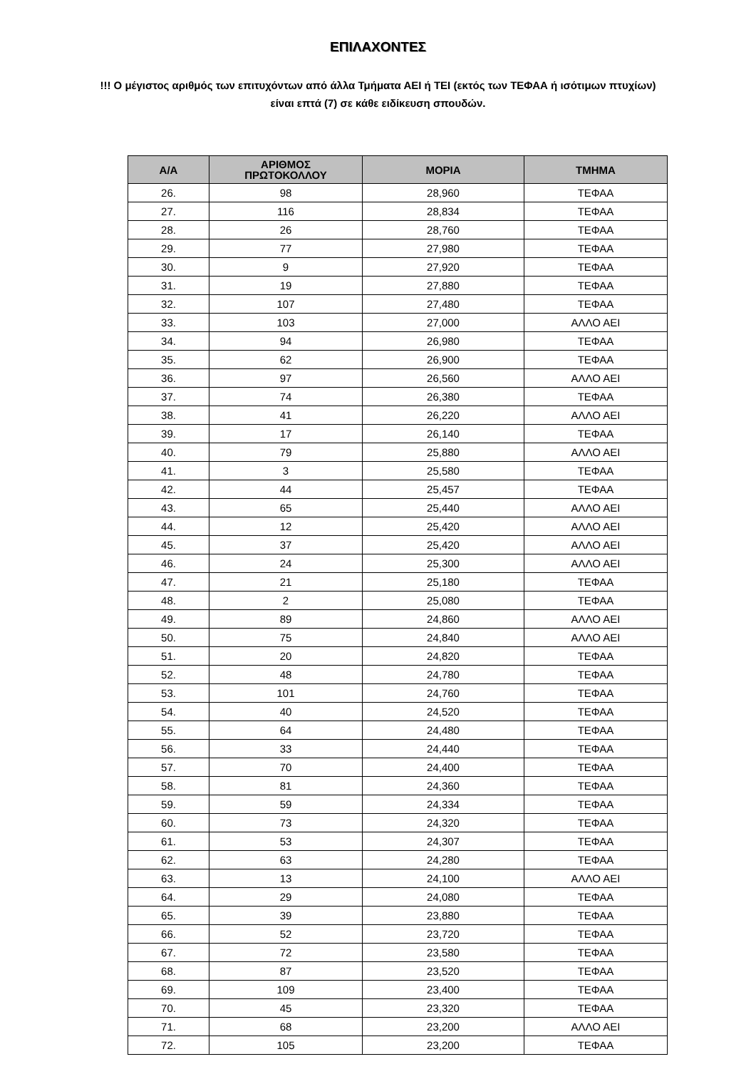ΕΠΙΛΑΧΟΝΤΕΣ
!!! Ο μέγιστος αριθμός των επιτυχόντων από άλλα Τμήματα ΑΕΙ ή ΤΕΙ (εκτός των ΤΕΦΑΑ ή ισότιμων πτυχίων)
είναι επτά (7) σε κάθε ειδίκευση σπουδών.
| Α/Α | ΑΡΙΘΜΟΣ ΠΡΩΤΟΚΟΛΛΟΥ | ΜΟΡΙΑ | ΤΜΗΜΑ |
| --- | --- | --- | --- |
| 26. | 98 | 28,960 | ΤΕΦΑΑ |
| 27. | 116 | 28,834 | ΤΕΦΑΑ |
| 28. | 26 | 28,760 | ΤΕΦΑΑ |
| 29. | 77 | 27,980 | ΤΕΦΑΑ |
| 30. | 9 | 27,920 | ΤΕΦΑΑ |
| 31. | 19 | 27,880 | ΤΕΦΑΑ |
| 32. | 107 | 27,480 | ΤΕΦΑΑ |
| 33. | 103 | 27,000 | ΑΛΛΟ ΑΕΙ |
| 34. | 94 | 26,980 | ΤΕΦΑΑ |
| 35. | 62 | 26,900 | ΤΕΦΑΑ |
| 36. | 97 | 26,560 | ΑΛΛΟ ΑΕΙ |
| 37. | 74 | 26,380 | ΤΕΦΑΑ |
| 38. | 41 | 26,220 | ΑΛΛΟ ΑΕΙ |
| 39. | 17 | 26,140 | ΤΕΦΑΑ |
| 40. | 79 | 25,880 | ΑΛΛΟ ΑΕΙ |
| 41. | 3 | 25,580 | ΤΕΦΑΑ |
| 42. | 44 | 25,457 | ΤΕΦΑΑ |
| 43. | 65 | 25,440 | ΑΛΛΟ ΑΕΙ |
| 44. | 12 | 25,420 | ΑΛΛΟ ΑΕΙ |
| 45. | 37 | 25,420 | ΑΛΛΟ ΑΕΙ |
| 46. | 24 | 25,300 | ΑΛΛΟ ΑΕΙ |
| 47. | 21 | 25,180 | ΤΕΦΑΑ |
| 48. | 2 | 25,080 | ΤΕΦΑΑ |
| 49. | 89 | 24,860 | ΑΛΛΟ ΑΕΙ |
| 50. | 75 | 24,840 | ΑΛΛΟ ΑΕΙ |
| 51. | 20 | 24,820 | ΤΕΦΑΑ |
| 52. | 48 | 24,780 | ΤΕΦΑΑ |
| 53. | 101 | 24,760 | ΤΕΦΑΑ |
| 54. | 40 | 24,520 | ΤΕΦΑΑ |
| 55. | 64 | 24,480 | ΤΕΦΑΑ |
| 56. | 33 | 24,440 | ΤΕΦΑΑ |
| 57. | 70 | 24,400 | ΤΕΦΑΑ |
| 58. | 81 | 24,360 | ΤΕΦΑΑ |
| 59. | 59 | 24,334 | ΤΕΦΑΑ |
| 60. | 73 | 24,320 | ΤΕΦΑΑ |
| 61. | 53 | 24,307 | ΤΕΦΑΑ |
| 62. | 63 | 24,280 | ΤΕΦΑΑ |
| 63. | 13 | 24,100 | ΑΛΛΟ ΑΕΙ |
| 64. | 29 | 24,080 | ΤΕΦΑΑ |
| 65. | 39 | 23,880 | ΤΕΦΑΑ |
| 66. | 52 | 23,720 | ΤΕΦΑΑ |
| 67. | 72 | 23,580 | ΤΕΦΑΑ |
| 68. | 87 | 23,520 | ΤΕΦΑΑ |
| 69. | 109 | 23,400 | ΤΕΦΑΑ |
| 70. | 45 | 23,320 | ΤΕΦΑΑ |
| 71. | 68 | 23,200 | ΑΛΛΟ ΑΕΙ |
| 72. | 105 | 23,200 | ΤΕΦΑΑ |